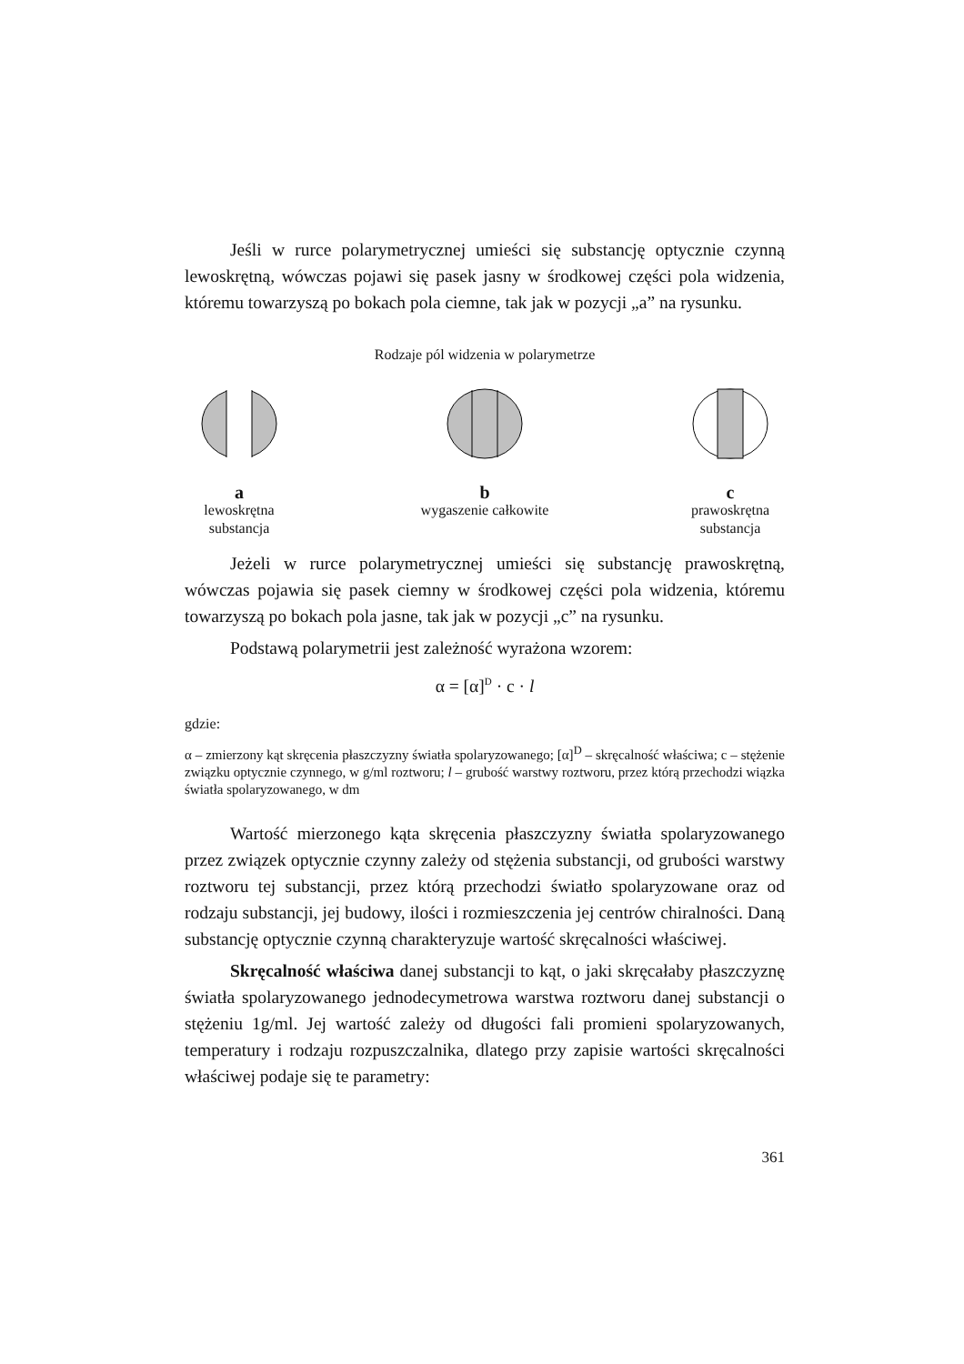Jeśli w rurce polarymetrycznej umieści się substancję optycznie czynną lewoskrętną, wówczas pojawi się pasek jasny w środkowej części pola widzenia, któremu towarzyszą po bokach pola ciemne, tak jak w pozycji „a” na rysunku.
Rodzaje pól widzenia w polarymetrze
alewoskrętna
substancja
bwygaszenie całkowite
cprawoskrętna
substancja
Jeżeli w rurce polarymetrycznej umieści się substancję prawoskrętną, wówczas pojawia się pasek ciemny w środkowej części pola widzenia, któremu towarzyszą po bokach pola jasne, tak jak w pozycji „c” na rysunku.
Podstawą polarymetrii jest zależność wyrażona wzorem:
α = [α]<sup>D</sup> · c · l
gdzie:
α – zmierzony kąt skręcenia płaszczyzny światła spolaryzowanego; [α]<sup>D</sup> – skręcalność właściwa; c – stężenie związku optycznie czynnego, w g/ml roztworu; l – grubość warstwy roztworu, przez którą przechodzi wiązka światła spolaryzowanego, w dm
Wartość mierzonego kąta skręcenia płaszczyzny światła spolaryzowanego przez związek optycznie czynny zależy od stężenia substancji, od grubości warstwy roztworu tej substancji, przez którą przechodzi światło spolaryzowane oraz od rodzaju substancji, jej budowy, ilości i rozmieszczenia jej centrów chiralności. Daną substancję optycznie czynną charakteryzuje wartość skręcalności właściwej.
Skręcalność właściwa danej substancji to kąt, o jaki skręcałaby płaszczyznę światła spolaryzowanego jednodecymetrowa warstwa roztworu danej substancji o stężeniu 1g/ml. Jej wartość zależy od długości fali promieni spolaryzowanych, temperatury i rodzaju rozpuszczalnika, dlatego przy zapisie wartości skręcalności właściwej podaje się te parametry:
361